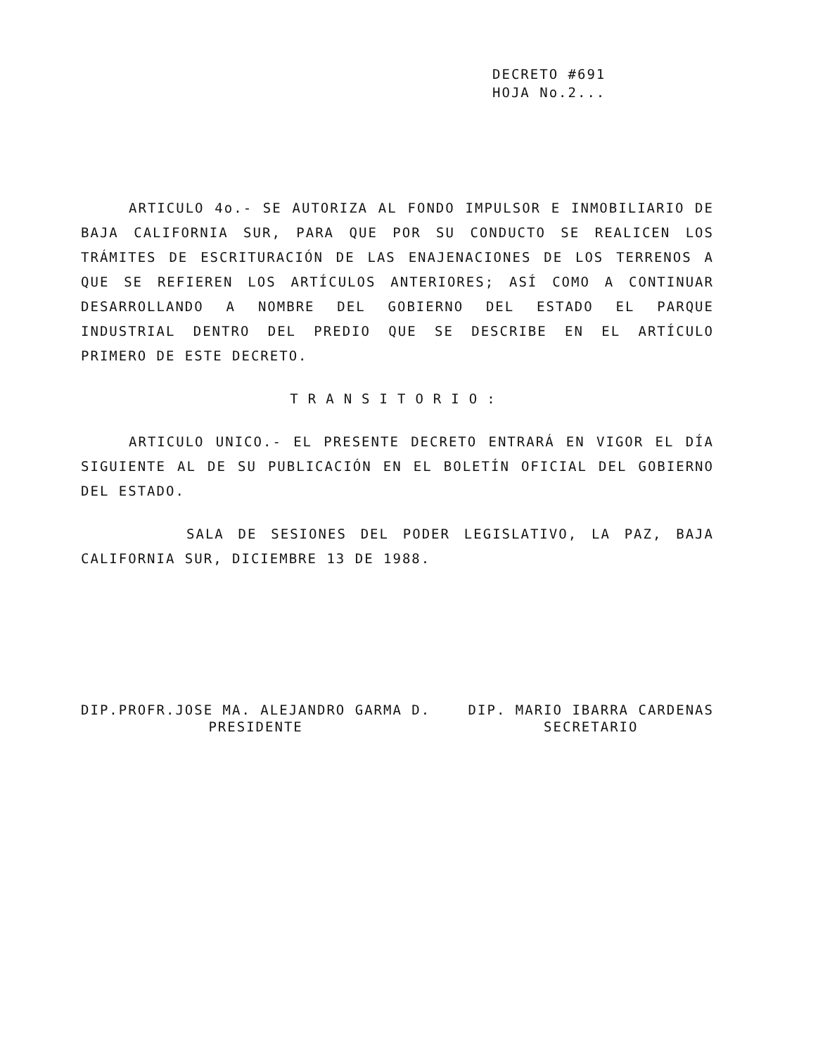DECRETO #691
HOJA No.2...
ARTICULO 4o.- SE AUTORIZA AL FONDO IMPULSOR E INMOBILIARIO DE BAJA CALIFORNIA SUR, PARA QUE POR SU CONDUCTO SE REALICEN LOS TRÁMITES DE ESCRITURACIÓN DE LAS ENAJENACIONES DE LOS TERRENOS A QUE SE REFIEREN LOS ARTÍCULOS ANTERIORES; ASÍ COMO A CONTINUAR DESARROLLANDO A NOMBRE DEL GOBIERNO DEL ESTADO EL PARQUE INDUSTRIAL DENTRO DEL PREDIO QUE SE DESCRIBE EN EL ARTÍCULO PRIMERO DE ESTE DECRETO.
TRANSITORIO:
ARTICULO UNICO.- EL PRESENTE DECRETO ENTRARÁ EN VIGOR EL DÍA SIGUIENTE AL DE SU PUBLICACIÓN EN EL BOLETÍN OFICIAL DEL GOBIERNO DEL ESTADO.
SALA DE SESIONES DEL PODER LEGISLATIVO, LA PAZ, BAJA CALIFORNIA SUR, DICIEMBRE 13 DE 1988.
DIP.PROFR.JOSE MA. ALEJANDRO GARMA D.
PRESIDENTE
DIP. MARIO IBARRA CARDENAS
SECRETARIO